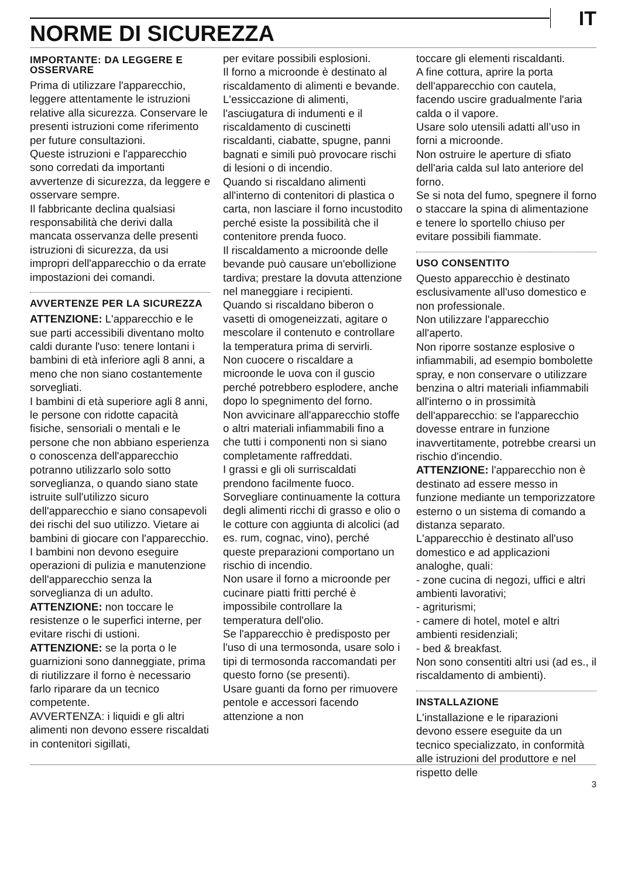IT
NORME DI SICUREZZA
IMPORTANTE: DA LEGGERE E OSSERVARE
Prima di utilizzare l'apparecchio, leggere attentamente le istruzioni relative alla sicurezza. Conservare le presenti istruzioni come riferimento per future consultazioni.
Queste istruzioni e l'apparecchio sono corredati da importanti avvertenze di sicurezza, da leggere e osservare sempre.
Il fabbricante declina qualsiasi responsabilità che derivi dalla mancata osservanza delle presenti istruzioni di sicurezza, da usi impropri dell'apparecchio o da errate impostazioni dei comandi.
AVVERTENZE PER LA SICUREZZA
ATTENZIONE: L'apparecchio e le sue parti accessibili diventano molto caldi durante l'uso: tenere lontani i bambini di età inferiore agli 8 anni, a meno che non siano costantemente sorvegliati.
I bambini di età superiore agli 8 anni, le persone con ridotte capacità fisiche, sensoriali o mentali e le persone che non abbiano esperienza o conoscenza dell'apparecchio potranno utilizzarlo solo sotto sorveglianza, o quando siano state istruite sull'utilizzo sicuro dell'apparecchio e siano consapevoli dei rischi del suo utilizzo. Vietare ai bambini di giocare con l'apparecchio. I bambini non devono eseguire operazioni di pulizia e manutenzione dell'apparecchio senza la sorveglianza di un adulto.
ATTENZIONE: non toccare le resistenze o le superfici interne, per evitare rischi di ustioni.
ATTENZIONE: se la porta o le guarnizioni sono danneggiate, prima di riutilizzare il forno è necessario farlo riparare da un tecnico competente.
AVVERTENZA: i liquidi e gli altri alimenti non devono essere riscaldati in contenitori sigillati,
per evitare possibili esplosioni.
Il forno a microonde è destinato al riscaldamento di alimenti e bevande. L'essiccazione di alimenti, l'asciugatura di indumenti e il riscaldamento di cuscinetti riscaldanti, ciabatte, spugne, panni bagnati e simili può provocare rischi di lesioni o di incendio.
Quando si riscaldano alimenti all'interno di contenitori di plastica o carta, non lasciare il forno incustodito perché esiste la possibilità che il contenitore prenda fuoco.
Il riscaldamento a microonde delle bevande può causare un'ebollizione tardiva; prestare la dovuta attenzione nel maneggiare i recipienti.
Quando si riscaldano biberon o vasetti di omogeneizzati, agitare o mescolare il contenuto e controllare la temperatura prima di servirli.
Non cuocere o riscaldare a microonde le uova con il guscio perché potrebbero esplodere, anche dopo lo spegnimento del forno.
Non avvicinare all'apparecchio stoffe o altri materiali infiammabili fino a che tutti i componenti non si siano completamente raffreddati.
I grassi e gli oli surriscaldati prendono facilmente fuoco. Sorvegliare continuamente la cottura degli alimenti ricchi di grasso e olio o le cotture con aggiunta di alcolici (ad es. rum, cognac, vino), perché queste preparazioni comportano un rischio di incendio.
Non usare il forno a microonde per cucinare piatti fritti perché è impossibile controllare la temperatura dell'olio.
Se l'apparecchio è predisposto per l'uso di una termosonda, usare solo i tipi di termosonda raccomandati per questo forno (se presenti).
Usare guanti da forno per rimuovere pentole e accessori facendo attenzione a non
toccare gli elementi riscaldanti.
A fine cottura, aprire la porta dell'apparecchio con cautela, facendo uscire gradualmente l'aria calda o il vapore.
Usare solo utensili adatti all’uso in forni a microonde.
Non ostruire le aperture di sfiato dell'aria calda sul lato anteriore del forno.
Se si nota del fumo, spegnere il forno o staccare la spina di alimentazione e tenere lo sportello chiuso per evitare possibili fiammate.
USO CONSENTITO
Questo apparecchio è destinato esclusivamente all'uso domestico e non professionale.
Non utilizzare l'apparecchio all'aperto.
Non riporre sostanze esplosive o infiammabili, ad esempio bombolette spray, e non conservare o utilizzare benzina o altri materiali infiammabili all'interno o in prossimità dell'apparecchio: se l'apparecchio dovesse entrare in funzione inavvertitamente, potrebbe crearsi un rischio d'incendio.
ATTENZIONE: l'apparecchio non è destinato ad essere messo in funzione mediante un temporizzatore esterno o un sistema di comando a distanza separato.
L'apparecchio è destinato all'uso domestico e ad applicazioni analoghe, quali:
- zone cucina di negozi, uffici e altri ambienti lavorativi;
- agriturismi;
- camere di hotel, motel e altri ambienti residenziali;
- bed & breakfast.
Non sono consentiti altri usi (ad es., il riscaldamento di ambienti).
INSTALLAZIONE
L'installazione e le riparazioni devono essere eseguite da un tecnico specializzato, in conformità alle istruzioni del produttore e nel rispetto delle
3